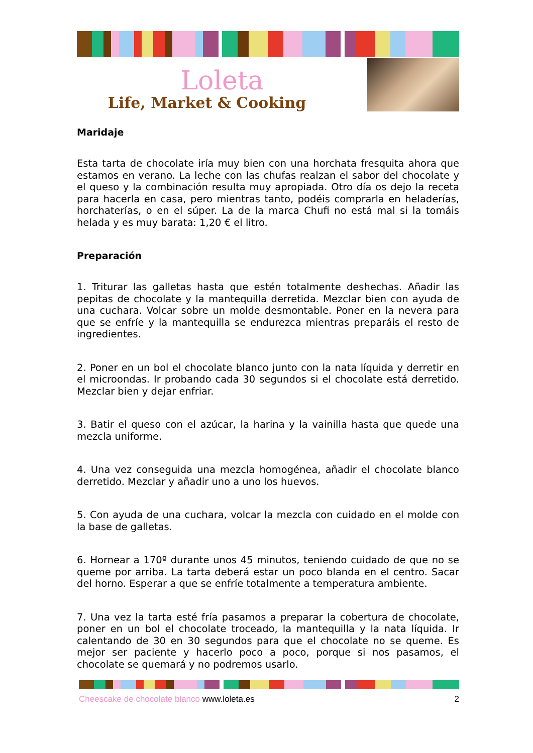Loleta
Life, Market & Cooking
Maridaje
Esta tarta de chocolate iría muy bien con una horchata fresquita ahora que estamos en verano. La leche con las chufas realzan el sabor del chocolate y el queso y la combinación resulta muy apropiada. Otro día os dejo la receta para hacerla en casa, pero mientras tanto, podéis comprarla en heladerías, horchaterías, o en el súper. La de la marca Chufi no está mal si la tomáis helada y es muy barata: 1,20 € el litro.
Preparación
1. Triturar las galletas hasta que estén totalmente deshechas. Añadir las pepitas de chocolate y la mantequilla derretida. Mezclar bien con ayuda de una cuchara. Volcar sobre un molde desmontable. Poner en la nevera para que se enfríe y la mantequilla se endurezca mientras preparáis el resto de ingredientes.
2. Poner en un bol el chocolate blanco junto con la nata líquida y derretir en el microondas. Ir probando cada 30 segundos si el chocolate está derretido. Mezclar bien y dejar enfriar.
3. Batir el queso con el azúcar, la harina y la vainilla hasta que quede una mezcla uniforme.
4. Una vez conseguida una mezcla homogénea, añadir el chocolate blanco derretido. Mezclar y añadir uno a uno los huevos.
5. Con ayuda de una cuchara, volcar la mezcla con cuidado en el molde con la base de galletas.
6. Hornear a 170º durante unos 45 minutos, teniendo cuidado de que no se queme por arriba. La tarta deberá estar un poco blanda en el centro. Sacar del horno. Esperar a que se enfríe totalmente a temperatura ambiente.
7. Una vez la tarta esté fría pasamos a preparar la cobertura de chocolate, poner en un bol el chocolate troceado, la mantequilla y la nata líquida. Ir calentando de 30 en 30 segundos para que el chocolate no se queme. Es mejor ser paciente y hacerlo poco a poco, porque si nos pasamos, el chocolate se quemará y no podremos usarlo.
Cheescake de chocolate blanco www.loleta.es
2